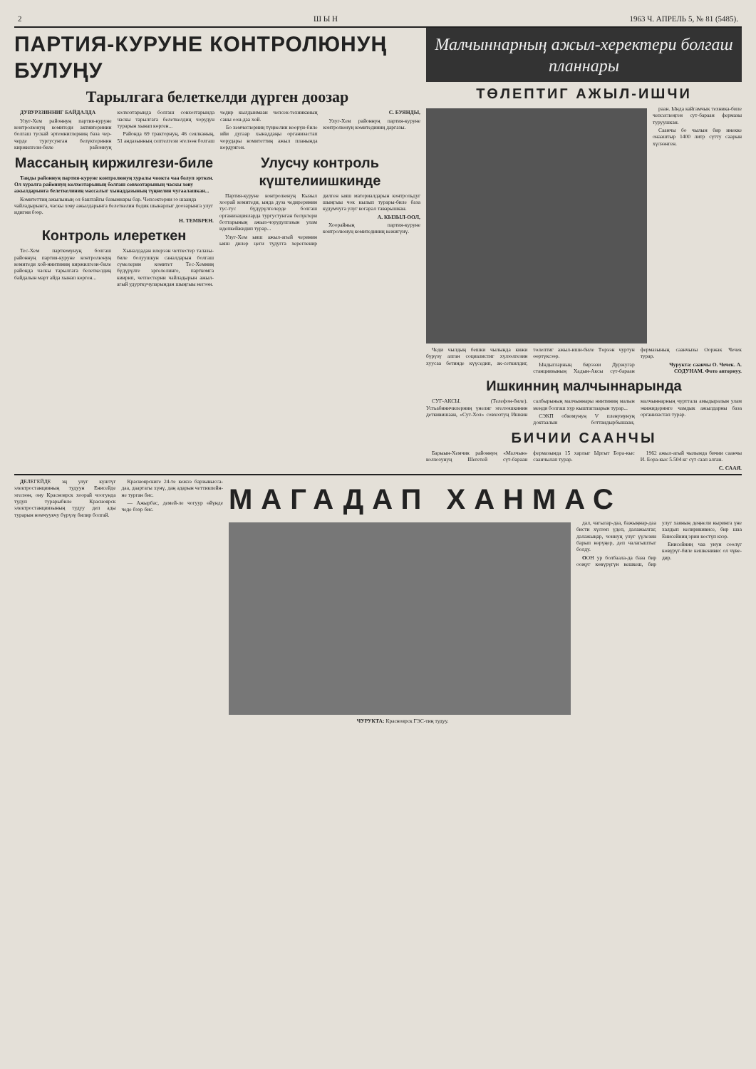2 Ш Ы Н 1963 Ч. АПРЕЛЬ 5, № 81 (5485).
ПАРТИЯ-КУРУНЕ КОНТРОЛЮНУҢ БУЛУҢУ
Тарылгага белеткелди дүрген доозар
ДУВУРЗЗИННИГ БАЙДАЛДА
Улуг-Хем районнуң партия-куруне контролюнуң комитеди активтеринин болгаш тускай эртемниглерниң база чер-черде тургусунган белүктеринин киржилгези-биле районнуң колхозтарында болгаш совхозтарында часкы тарылгага белеткелдиң чорудун турарын хынап көрген...
Районда 69 тракторнуң, 46 сеялканың, 51 андазынның септелгези эгелээн болгаш чедир кылдынмаан чепсек-техниканың саны оон-даа хөй.
Бо хемчеглерниң түңнелин көөрүн-биле ийи дугаар хынаддаңы организастап чорудары комитеттиң ажыл планында көрдүнген.
С. БУЯНДЫ,
Улуг-Хем районнуң партия-куруне контролюнуң комитединиң даргазы.
Массаның киржилгези-биле
Таңды районнуң партия-куруне контролюнуң хуралы чоокта чаа болуп эрткен. Ол хуралга районнуң колхозтарының болгаш совхозтарының часкы хову ажылдарынга белеткелиниң массалыг хынаддазының түңнелин чугаалашкан...
Комитеттиң ажылының ол баштайгы базымнары бар. Чепсектерни ээ шаанда чайладырынга, часкы хову ажылдарынга белеткелин бедик шынарлыг доозарынга улуг идигни бээр.
Н. ТЕМБРЕН.
Контроль илереткен
Тес-Хем парткомунуң болгаш районнуң партия-куруне контролюнуң комитеди хой-ниитиниң киржилгези-биле районда часкы тарылгага белеткелдиң байдалын март айда хынап көрген...
Хыналдадан илерээн четпестер талазы-биле болуушкун саналдарын болгаш сүмелерин комитет Тес-Хемниң бүдүрүлге эргелелинге, парткомга киирип, четпестерни чайладырын ажыл-агый удурткучуларындан шыңгыы негээн.
Улусчу контроль күштелиишкинде
Партия-куруне контролюнуң Кызыл хоорай комитеди, ында дуза чедиреринин тус-тус бүдүрүлгелерде болгаш организацияларда тургустунган белүктери боттарының ажыл-чорудулгазын улам идепкейжидип турар...
Улуг-Хем ыяш ажыл-агый черинин ыяш дилер цеги тудугга херегленир дилген ыяш материалдарын контрольдуг шыңгыы чок кылып турары-биле база кудумчуга улуг когарал таварышкан.
А. КЫЗЫЛ-ООЛ,
Хоорайның партия-куруне контролюнуң комитединиң кежигүнү.
Малчыннарның ажыл-херектери болгаш планнары
ТӨЛЕПТИГ АЖЫЛ-ИШЧИ
раан. Ында кайгамчык техника-биле чепсеглеңген сут-бараан фермазы туруушкан.
Саанчы бо чылын бир инекке онааштыр 1400 литр сүтту саарын хүлээнген.
Чеди чылдың бешки чылында кижи бүрүзү алган социалистиг хүлээлгезин хуусаа бетинде күүседип, ак-сеткилдиг, төлептиг ажыл-иши-биле Төрээн чуртун өөртүксээр.
Ындыгларның бирээзи Дуржугар станциязының Хадын-Аксы сүт-бараан фермазының саанчызы Ооржак Чечек турар.
Чурукта: саанчы О. Чечек. А. СОДУНАМ. Фото авторнуу.
Ишкинниң малчыннарында
СУГ-АКСЫ. (Телефон-биле). Устьабиничилерниң үнелиг эгелээшкинин деткивишаан, «Сут-Хол» совхозтуң Ишкин салбырының малчыннары ниитиниң малын менди болгаш хүр кыштаглаарын турар...
СЭКП обкомунуң V пленумунуң доктаалын боттандырбышаан, малчыннарның чурттала амыдыралын улам экижидеринге чамдык ажылдарны база организастап турар.
БИЧИИ СААНЧЫ
Барыын-Хемчик районнуң «Малчын» колхозунуң Шегетей сүт-бараан фермазында 15 харлыг Ыргыт Бора-кыс саанчылап турар.
1962 ажыл-агый чылында бичии саанчы И. Бора-кыс 5.504 кг сүт саап алган.
С. СААЯ.
ДЕЛЕГЕЙДЕ эң улуг күштүг электростанцияның тудуун Енисейде эгелээн, ону Красноярск хоорай чоогунда тудуп турарыбиле Красноярск электростанциязының тудуу деп ады турарын номчуукчу бүрүзү билир болгай.
Красноярскиге 24-те кежээ барзывысса-даа, даартагы хүнү, даң адарын четтикпейн-не турган бис.
— Ажырбас, демей-ле чогуур өйүнде чеде бээр бис.
МАГАДАП ХАНМАС
ЧУРУКТА: Красноярск ГЭС-тиң тудуу. дал, чагылар-даа, бажыңнар-даа бисти хүлээп үдеп, далажылгаг, далажыңар, чоннуң улуг үүлезин барып көрүңер, деп чалагыштыг болду.
ООН ур болбаала-да база бир ооҗуг көвүрүгүн кешкеш, бир улуг хаяның деңнели кыринга үне халдып келирикивисе, бир шаа Енисейниң эрии көстүп кээр.
Енисейниң чаа унун сөөлүг көвүрүг-биле кешкенивис ол чүве-дир.